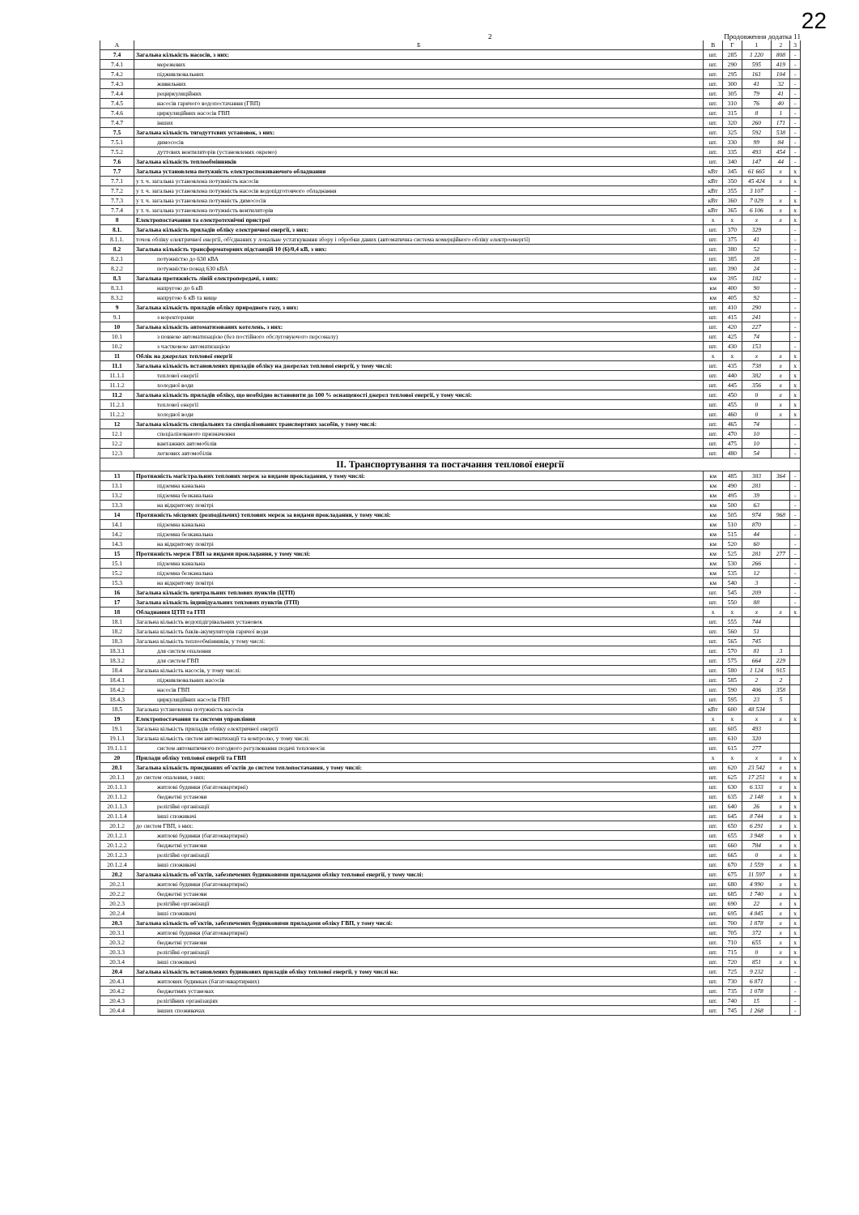22
2 Продовження додатка 11
| А | Б | В | Г | 1 | 2 | 3 |
| --- | --- | --- | --- | --- | --- | --- |
| 7.4 | Загальна кількість насосів, з них: | шт. | 285 | 1 220 | 808 | - |
| 7.4.1 | мережевих | шт. | 290 | 595 | 419 | - |
| 7.4.2 | підживлювальних | шт. | 295 | 161 | 104 | - |
| 7.4.3 | живильних | шт. | 300 | 41 | 32 | - |
| 7.4.4 | рециркуляційних | шт. | 305 | 79 | 41 | - |
| 7.4.5 | насосів гарячого водопостачання (ГВП) | шт. | 310 | 76 | 40 | - |
| 7.4.6 | циркуляційних насосів ГВП | шт. | 315 | 8 | 1 | - |
| 7.4.7 | інших | шт. | 320 | 260 | 171 | - |
| 7.5 | Загальна кількість тягодуттєвих установок, з них: | шт. | 325 | 592 | 538 | - |
| 7.5.1 | димососів | шт. | 330 | 99 | 84 | - |
| 7.5.2 | дуттєвих вентиляторів (установлених окремо) | шт. | 335 | 493 | 454 | - |
| 7.6 | Загальна кількість теплообмінників | шт. | 340 | 147 | 44 | - |
| 7.7 | Загальна установлена потужність електроспоживаючого обладнання | кВт | 345 | 61 665 | x | x |
| 7.7.1 | у т. ч. загальна установлена потужність насосів | кВт | 350 | 45 424 | x | x |
| 7.7.2 | у т. ч. загальна установлена потужність насосів водопідготовчого обладнання | кВт | 355 | 3 107 | | - |
| 7.7.3 | у т. ч. загальна установлена потужність димососів | кВт | 360 | 7 029 | x | x |
| 7.7.4 | у т. ч. загальна установлена потужність вентиляторів | кВт | 365 | 6 106 | x | x |
| 8 | Електропостачання та електротехнічні пристрої | x | x | x | x | x |
| 8.1. | Загальна кількість приладів обліку електричної енергії, з них: | шт. | 370 | 329 | | - |
| 8.1.1. | точок обліку електричної енергії, об'єднаних у локальне устаткування збору і обробки даних (автоматична система комерційного обліку електроенергії) | шт. | 375 | 41 | | - |
| 8.2 | Загальна кількість трансформаторних підстанцій 10 (6)/0,4 кВ, з них: | шт. | 380 | 52 | | - |
| 8.2.1 | потужністю до 630 кВА | шт. | 385 | 28 | | - |
| 8.2.2 | потужністю понад 630 кВА | шт. | 390 | 24 | | - |
| 8.3 | Загальна протяжність ліній електропередачі, з них: | км | 395 | 182 | | - |
| 8.3.1 | напругою до 6 кВ | км | 400 | 90 | | - |
| 8.3.2 | напругою 6 кВ та вище | км | 405 | 92 | | - |
| 9 | Загальна кількість приладів обліку природного газу, з них: | шт. | 410 | 290 | | - |
| 9.1 | з коректорами | шт. | 415 | 241 | | - |
| 10 | Загальна кількість автоматизованих котелень, з них: | шт. | 420 | 227 | | - |
| 10.1 | з повною автоматизацією (без постійного обслуговуючого персоналу) | шт. | 425 | 74 | | - |
| 10.2 | з частковою автоматизацією | шт. | 430 | 153 | | - |
| 11 | Облік на джерелах теплової енергії | x | x | x | x | x |
| 11.1 | Загальна кількість встановлених приладів обліку на джерелах теплової енергії, у тому числі: | шт. | 435 | 738 | x | x |
| 11.1.1 | теплової енергії | шт. | 440 | 382 | x | x |
| 11.1.2 | холодної води | шт. | 445 | 356 | x | x |
| 11.2 | Загальна кількість приладів обліку, що необхідно встановити до 100 % оснащеності джерел теплової енергії, у тому числі: | шт. | 450 | 0 | x | x |
| 11.2.1 | теплової енергії | шт. | 455 | 0 | x | x |
| 11.2.2 | холодної води | шт. | 460 | 0 | x | x |
| 12 | Загальна кількість спеціальних та спеціалізованих транспортних засобів, у тому числі: | шт. | 465 | 74 | | - |
| 12.1 | спеціалізованого призначення | шт. | 470 | 10 | | - |
| 12.2 | вантажних автомобілів | шт. | 475 | 10 | | - |
| 12.3 | легкових автомобілів | шт. | 480 | 54 | | - |
| ІІ. Транспортування та постачання теплової енергії | | | | | | |
| 13 | Протяжність магістральних теплових мереж за видами прокладання, у тому числі: | км | 485 | 383 | 364 | - |
| 13.1 | підземна канальна | км | 490 | 281 | | - |
| 13.2 | підземна безканальна | км | 495 | 39 | | - |
| 13.3 | на відкритому повітрі | км | 500 | 63 | | - |
| 14 | Протяжність місцевих (розподільчих) теплових мереж за видами прокладання, у тому числі: | км | 505 | 974 | 968 | - |
| 14.1 | підземна канальна | км | 510 | 870 | | - |
| 14.2 | підземна безканальна | км | 515 | 44 | | - |
| 14.3 | на відкритому повітрі | км | 520 | 60 | | - |
| 15 | Протяжність мереж ГВП за видами прокладання, у тому числі: | км | 525 | 281 | 277 | - |
| 15.1 | підземна канальна | км | 530 | 266 | | - |
| 15.2 | підземна безканальна | км | 535 | 12 | | - |
| 15.3 | на відкритому повітрі | км | 540 | 3 | | - |
| 16 | Загальна кількість центральних теплових пунктів (ЦТП) | шт. | 545 | 209 | | - |
| 17 | Загальна кількість індивідуальних теплових пунктів (ІТП) | шт. | 550 | 88 | | - |
| 18 | Обладнання ЦТП та ІТП | x | x | x | x | x |
| 18.1 | Загальна кількість водопідігрівальних установок | шт. | 555 | 744 | | |
| 18.2 | Загальна кількість баків-акумуляторів гарячої води | шт. | 560 | 51 | | |
| 18.3 | Загальна кількість теплообмінників, у тому числі: | шт. | 565 | 745 | | |
| 18.3.1 | для систем опалення | шт. | 570 | 81 | 3 | |
| 18.3.2 | для систем ГВП | шт. | 575 | 664 | 229 | |
| 18.4 | Загальна кількість насосів, у тому числі: | шт. | 580 | 1 124 | 915 | |
| 18.4.1 | підживлювальних насосів | шт. | 585 | 2 | 2 | |
| 18.4.2 | насосів ГВП | шт. | 590 | 406 | 358 | |
| 18.4.3 | циркуляційних насосів ГВП | шт. | 595 | 23 | 5 | |
| 18.5 | Загальна установлена потужність насосів | кВт | 600 | 48 534 | | |
| 19 | Електропостачання та системи управління | x | x | x | x | x |
| 19.1 | Загальна кількість приладів обліку електричної енергії | шт. | 605 | 493 | | |
| 19.1.1 | Загальна кількість систем автоматизації та контролю, у тому числі: | шт. | 610 | 320 | | |
| 19.1.1.1 | систем автоматичного погодного регулювання подачі теплоносія | шт. | 615 | 277 | | |
| 20 | Прилади обліку теплової енергії та ГВП | x | x | x | x | x |
| 20.1 | Загальна кількість приєднаних об'єктів до систем теплопостачання, у тому числі: | шт. | 620 | 23 542 | x | x |
| 20.1.1 | до систем опалення, з них: | шт. | 625 | 17 251 | x | x |
| 20.1.1.1 | житлові будинки (багатоквартирні) | шт. | 630 | 6 333 | x | x |
| 20.1.1.2 | бюджетні установи | шт. | 635 | 2 148 | x | x |
| 20.1.1.3 | релігійні організації | шт. | 640 | 26 | x | x |
| 20.1.1.4 | інші споживачі | шт. | 645 | 8 744 | x | x |
| 20.1.2 | до систем ГВП, з них: | шт. | 650 | 6 291 | x | x |
| 20.1.2.1 | житлові будинки (багатоквартирні) | шт. | 655 | 3 948 | x | x |
| 20.1.2.2 | бюджетні установи | шт. | 660 | 784 | x | x |
| 20.1.2.3 | релігійні організації | шт. | 665 | 0 | x | x |
| 20.1.2.4 | інші споживачі | шт. | 670 | 1 559 | x | x |
| 20.2 | Загальна кількість об'єктів, забезпечених будинковими приладами обліку теплової енергії, у тому числі: | шт. | 675 | 11 597 | x | x |
| 20.2.1 | житлові будинки (багатоквартирні) | шт. | 680 | 4 990 | x | x |
| 20.2.2 | бюджетні установи | шт. | 685 | 1 740 | x | x |
| 20.2.3 | релігійні організації | шт. | 690 | 22 | x | x |
| 20.2.4 | інші споживачі | шт. | 695 | 4 845 | x | x |
| 20.3 | Загальна кількість об'єктів, забезпечених будинковими приладами обліку ГВП, у тому числі: | шт. | 700 | 1 878 | x | x |
| 20.3.1 | житлові будинки (багатоквартирні) | шт. | 705 | 372 | x | x |
| 20.3.2 | бюджетні установи | шт. | 710 | 655 | x | x |
| 20.3.3 | релігійні організації | шт. | 715 | 0 | x | x |
| 20.3.4 | інші споживачі | шт. | 720 | 851 | x | x |
| 20.4 | Загальна кількість встановлених будинкових приладів обліку теплової енергії, у тому числі на: | шт. | 725 | 9 232 | | - |
| 20.4.1 | житлових будинках (багатоквартирних) | шт. | 730 | 6 871 | | - |
| 20.4.2 | бюджетних установах | шт. | 735 | 1 078 | | - |
| 20.4.3 | релігійних організаціях | шт. | 740 | 15 | | - |
| 20.4.4 | інших споживачах | шт. | 745 | 1 268 | | - |